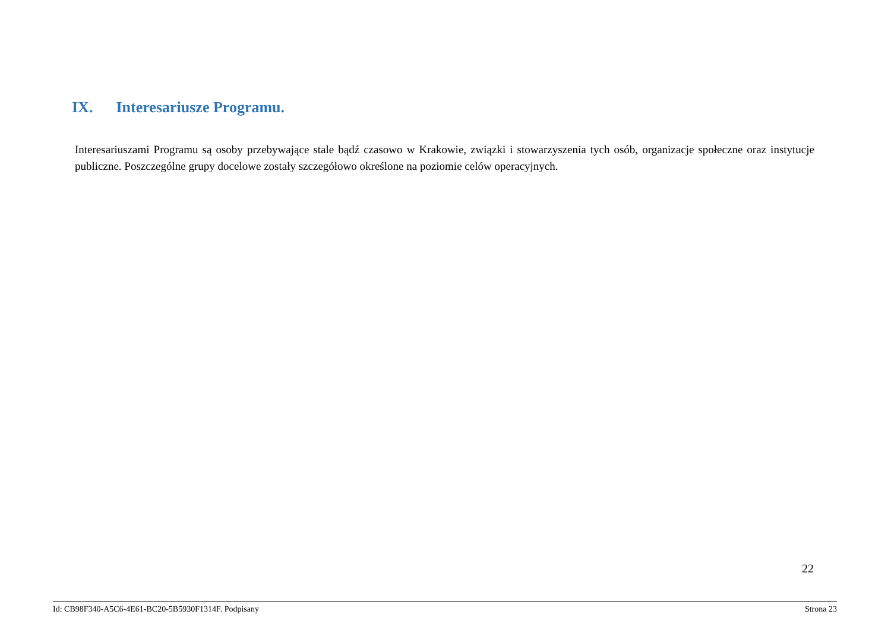IX. Interesariusze Programu.
Interesariuszami Programu są osoby przebywające stale bądź czasowo w Krakowie, związki i stowarzyszenia tych osób, organizacje społeczne oraz instytucje publiczne. Poszczególne grupy docelowe zostały szczegółowo określone na poziomie celów operacyjnych.
22
Id: CB98F340-A5C6-4E61-BC20-5B5930F1314F. Podpisany Strona 23